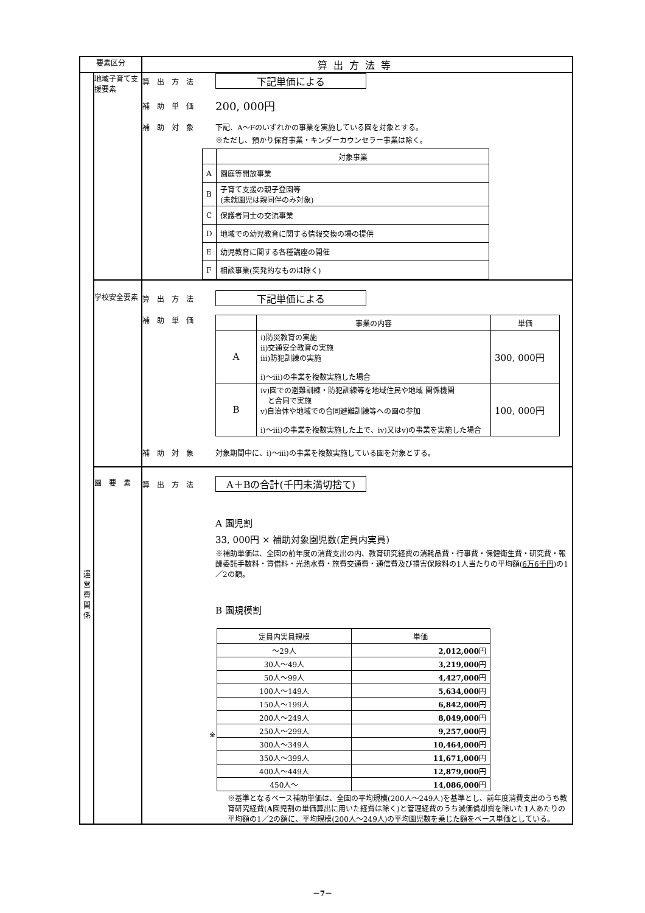| 要素区分 | | 算出方法等 |
| --- | --- | --- |
| 運 営 費 関 係 | 地域子育て支援要素 | 算出方法 下記単価による 補助単価 200, 000円 補助対象 下記、A～Fのいずれかの事業を実施している園を対象とする。 ※ただし、預かり保育事業・キンダーカウンセラー事業は除く。 / / 対象事業 / / --- / --- / / A / 園庭等開放事業 / / B / 子育て支援の親子登園等 (未就園児は親同伴のみ対象) / / C / 保護者同士の交流事業 / / D / 地域での幼児教育に関する情報交換の場の提供 / / E / 幼児教育に関する各種講座の開催 / / F / 相談事業(突発的なものは除く) / |
| | 学校安全要素 | 算出方法 下記単価による 補助単価 / / 事業の内容 / 単価 / / --- / --- / --- / / A / ⅰ)防災教育の実施 ⅱ)交通安全教育の実施 ⅲ)防犯訓練の実施 ⅰ)～ⅲ)の事業を複数実施した場合 / 300, 000円 / / B / ⅳ)園での避難訓練・防犯訓練等を地域住民や地域 関係機関 と合同で実施 ⅴ)自治体や地域での合同避難訓練等への園の参加 ⅰ)～ⅲ)の事業を複数実施した上で、ⅳ)又はⅴ)の事業を実施した場合 / 100, 000円 / 補助対象 対象期間中に、ⅰ)～ⅲ)の事業を複数実施している園を対象とする。 |
| | 園 要 素 | 算出方法 A＋Bの合計(千円未満切捨て) A 園児割 33, 000円 × 補助対象園児数(定員内実員) ※補助単価は、全園の前年度の消費支出の内、教育研究経費の消耗品費・行事費・保健衛生費・研究費・報酬委託手数料・賃借料・光熱水費・旅費交通費・通信費及び損害保険料の1人当たりの平均額( 6万6千円 )の1／2の額。 B 園規模割 ※ / 定員内実員規模 / 単価 / / --- / --- / / ～29人 / 2,012,000 円 / / 30人～49人 / 3,219,000 円 / / 50人～99人 / 4,427,000 円 / / 100人～149人 / 5,634,000 円 / / 150人～199人 / 6,842,000 円 / / 200人～249人 / 8,049,000 円 / / 250人～299人 / 9,257,000 円 / / 300人～349人 / 10,464,000 円 / / 350人～399人 / 11,671,000 円 / / 400人～449人 / 12,879,000 円 / / 450人～ / 14,086,000 円 / ※基準となるベース補助単価は、全園の平均規模(200人～249人)を基準とし、前年度消費支出のうち教育研究経費( A 園児割の単価算出に用いた経費は除く)と管理経費のうち減価償却費を除いた 1 人あたりの平均額の1／2の額に、平均規模(200人～249人)の平均園児数を乗じた額をベース単価としている。 |
－7－